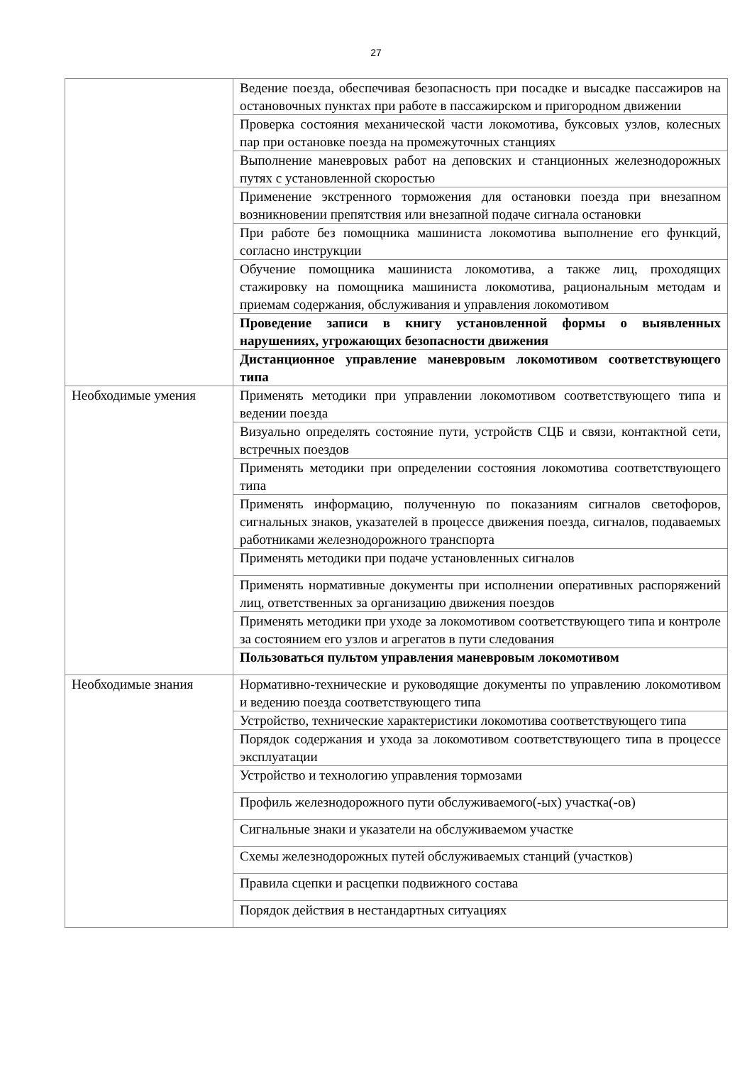27
| | Ведение поезда, обеспечивая безопасность при посадке и высадке пассажиров на остановочных пунктах при работе в пассажирском и пригородном движении |
| | Проверка состояния механической части локомотива, буксовых узлов, колесных пар при остановке поезда на промежуточных станциях |
| | Выполнение маневровых работ на деповских и станционных железнодорожных путях с установленной скоростью |
| | Применение экстренного торможения для остановки поезда при внезапном возникновении препятствия или внезапной подаче сигнала остановки |
| | При работе без помощника машиниста локомотива выполнение его функций, согласно инструкции |
| | Обучение помощника машиниста локомотива, а также лиц, проходящих стажировку на помощника машиниста локомотива, рациональным методам и приемам содержания, обслуживания и управления локомотивом |
| | Проведение записи в книгу установленной формы о выявленных нарушениях, угрожающих безопасности движения |
| | Дистанционное управление маневровым локомотивом соответствующего типа |
| Необходимые умения | Применять методики при управлении локомотивом соответствующего типа и ведении поезда |
| | Визуально определять состояние пути, устройств СЦБ и связи, контактной сети, встречных поездов |
| | Применять методики при определении состояния локомотива соответствующего типа |
| | Применять информацию, полученную по показаниям сигналов светофоров, сигнальных знаков, указателей в процессе движения поезда, сигналов, подаваемых работниками железнодорожного транспорта |
| | Применять методики при подаче установленных сигналов |
| | Применять нормативные документы при исполнении оперативных распоряжений лиц, ответственных за организацию движения поездов |
| | Применять методики при уходе за локомотивом соответствующего типа и контроле за состоянием его узлов и агрегатов в пути следования |
| | Пользоваться пультом управления маневровым локомотивом |
| Необходимые знания | Нормативно-технические и руководящие документы по управлению локомотивом и ведению поезда соответствующего типа |
| | Устройство, технические характеристики локомотива соответствующего типа |
| | Порядок содержания и ухода за локомотивом соответствующего типа в процессе эксплуатации |
| | Устройство и технологию управления тормозами |
| | Профиль железнодорожного пути обслуживаемого(-ых) участка(-ов) |
| | Сигнальные знаки и указатели на обслуживаемом участке |
| | Схемы железнодорожных путей обслуживаемых станций (участков) |
| | Правила сцепки и расцепки подвижного состава |
| | Порядок действия в нестандартных ситуациях |